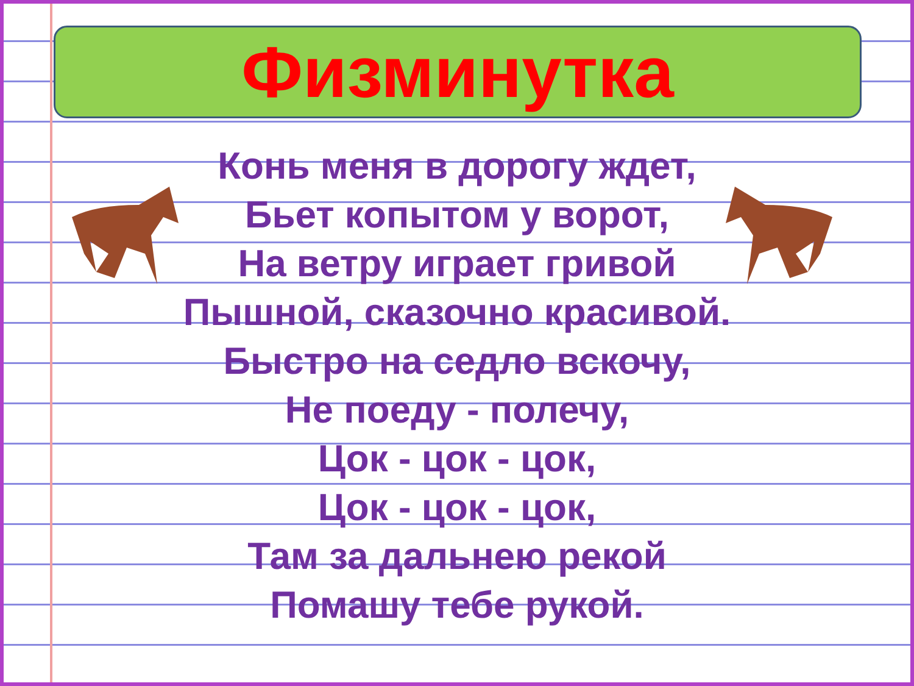Физминутка
Конь меня в дорогу ждет,
Бьет копытом у ворот,
На ветру играет гривой
Пышной, сказочно красивой.
Быстро на седло вскочу,
Не поеду - полечу,
Цок - цок - цок,
Цок - цок - цок,
Там за дальнею рекой
Помашу тебе рукой.